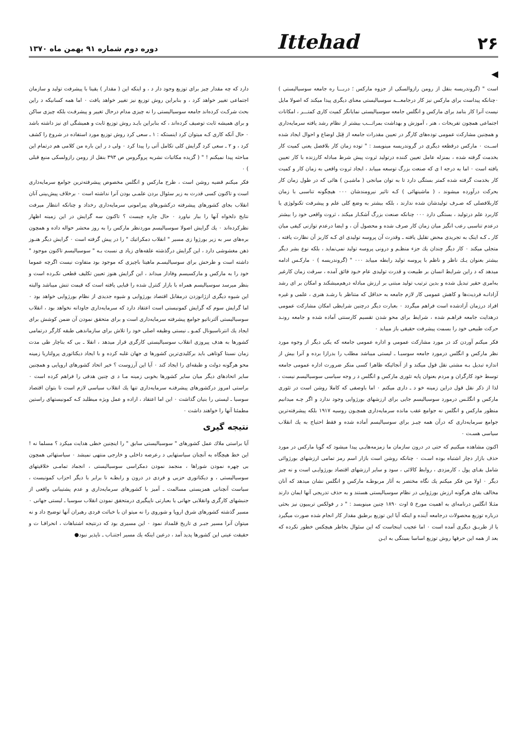۲۶ Ittehad دوره دوم شماره ۹۱ بهمن ماه ۱۳۷۰
◀
است " (گروندریسه بنقل از رومن رازوالسکی از جزوه مارکس ؛ دربـــا ره جامعه سوسیالیستی ) ۰چنانکه پیداست برای مارکس نیز کار درجامعـــه سوسیالیستی معنای دیگری پیدا میکند که اصولا مایل نیست آنرا کار بنامد برای مارکس و انگلس جامعه سوسیالیستی نمایانگر کمیت کاری کمتـــر ، امکانات اجتماعی همچون تفریحات ، هنر ، آموزش و بهداشت بمراتـــب بیشتر از نظام رشد یافته سرمایه‌داری و همچنین مشارکت عمومی توده‌های کارگر در تعیین مقدرات جامعه از قِبَل اوضاع و احوال ایجاد شده اســت ۰ مارکس درقطعه دیگری در گروندریسه مینویسد : " توده زمان کار بلافصل یعنی کمیت کار بخدمت گرفته شده ، بمنزله عامل تعیین کننده درتولید ثروت پیش شرط مبادله کارزنده با کار تعیین یافته است ۰ اما به درجه ا ی که صنعت بزرگ توسعه مییابد ، ایجاد ثروت واقعی به زمان کار و کمیت کار بخدمت گرفته شده کمتر بستگی دارد تا به توان میانجی ( ماشیـن ) هائی که در طول زمان کار بحرکت درآورده میشوند ، ( ماشینهائی ) کـه تاثیر نیرومندشان ۰۰۰ هیچگونه تناسبی با زمان کاربلافصلی که صـرف تولیدشان شده ندارند ، بلکه بیشتر به وضع کلی علم و پیشرفت تکنولوژی یا کاربرد علم درتولید ، بستگی دارد ۰۰۰ چنانکه صنعت بزرگ آشکـار میکند ، ثروت واقعی خود را بیشتر درعدم تناسبی رعب انگیز میان زمان کار صرف شده و محصول آن ، و ایضا درعدم توازنی کیفی میان کار ـ کـه اینک به تجریدی محض تقلیل یافته ـ وقدرت آن پروسه تولیدی ای کـه کاربز آن نظارت یافته ، متجلی میکند ۰ کار دیگر چندان یك جزء منظـم و درونی پروسه تولید نمی‌نماید ، بلکه نوع بشر دیگر بیشتر بعنوان یـك ناظر و ناظم با پروسه تولید رابطه مییابد ۰۰۰ " (گروندریسه ) ۰ مارکـس ادامه میدهد که د راین شرایط انسان بر طبیعت و قدرت تولیدی عام خـود فائق آمده ، سرقت زمان کارغیر به‌امری حقیر تبدیل شده و بدین ترتیب تولید مبتنی بر ارزش مبادله درهم‌میشکند و امکان بر ای رشد آزادانـه فردیت‌ها و کاهش عمومی کار لازم جامعه به حداقل که متناظر با رشـد هنری ، علمی و غیره افراد درزمان آزادشده است فراهم میگردد ۰ بعبارت دیگر درچنین شرایطی امکان مشارکت عمومی درهدایت جامعه فراهـم شده ، شرایط برای محو شدن تقسیم کارسنتی آماده شده و جامعه رونـد حرکت طبیعی خود را بسمت پیشرفت حقیقی باز مییابد ۰
فکر میکنم آوردن کد در مورد مشارکت عمومی و اداره عمومی جامعه که یکی دیگر از وجوه مورد نظر مارکس و انگلس درمورد جامعه سوسیـا ـ لیستی میباشد مطلب را بدرازا برده و آنرا بیش از اندازه تبدیل بـه مشتی نقل قول میکند و از آنجائیکه ظاهرا کسی منکر ضرورت اداره عمومی جامعه توسط خود کارگران و مردم بعنوان پایه تئوری مارکس و انگلس د ر وجه سیاسی سوسیالیسم نیست ، لذا از ذکر نقل قول دراین زمینه خو د ـ داری میکنم ۰ اما باوصفی که کاملا روشن است در تئوری مارکس و انگلـس درمورد سوسیالیسم جایی برای ارزشهای بورژوایی وجود ندارد و اگر چـه میدانیم منظور مارکس و انگلس نه جوامع عقب مانده سرمایه‌داری همچـون روسیه ۱۹۱۷ بلکه پیشرفته‌ترین جوامع سرمایه‌داری که درآن همه چیـز برای سوسیالیسم آماده شده و فقط احتیاج به یك انقلاب سیاسی هسـت ۰
اکنون مشاهده میکنیم که حتی در درون سازمان ما زمزمه‌هایـی پیدا میشود که گویا مارکس در مورد حذف بازار دچار اشتباه بوده اسـت ۰ چنانکه روشن است بازار اسم رمز تمامی ارزشهای بورژوائی شامل بقـای پول ، کارمزدی ، روابط کالائی ، سود و سایر ارزشهای اقتصاد بورژوایـی است و نه چیز دیگر ۰ اولا من فکر میکنم یك نگاه مختصر به آثار مربوطـه مارکس و انگلس نشان میدهد که آنان مخالف بقای هرگونه ارزش بورژوایی در نظام سوسیالیستی هستند و به حذف تدریجی آنها ایمان دارند مثـلا انگلس درنامه‌ای به اهمیت مورخ ۵ اوت ۱۸۹۰ چنین مینویسد : " د ر فولکس تریبیون نیز بحثی درباره توزیع محصولات درجامعه آینده و اینکه آیا این توزیع برطبق مقدار کار انجام شده صورت میگیرد یا از طریـق دیگری آمده است ۰ اما عجیب اینجاست که این سئوال بخاطر هیچکس خطور نکرده که بعد از همه این حرفها روش توزیع اساسا بستگی به ایـن
دارد که چه مقدار چیز برای توزیع وجود دار د ، و اینکه این ( مقدار ) یقینا با پیشرفت تولید و سازمان اجتماعی تغییر خواهد کرد ، و بنابراین روش توزیع نیز تغییر خواهد یافت ۰ اما همه کسانیکه د راین بحث شرکـت کرده‌اند جامعه سوسیالیستی را نه چیزی مدام درحال تغییر و پیشرفـت بلکه چیزی ساکن و برای همیشه ثابت توصیف کرده‌اند ، که بنابراین بایـد روش توزیع ثابت و همیشگی ای نیز داشته باشد ۰ حال آنکه کاری کـه میتوان کرد اینستکه : ۱ ـ سعی کرد روش توزیع مورد استفاده در شروع را کشف کرد ، و ۲ ـ سعی کرد گرایش کلی تکامل آتی را پیدا کرد ۰ ولی د ر این باره من کلامی هم درتمام این مباحثه پیدا نمیکنم ! " ( گزیده مکاتبات نشریه پروگروس ص ۳۹۳ بنقل از رومن رازولسکی منبع قبلی ) ۰
فکر میکنم قضیه روشن است ، طرح مارکس و انگلس مخصوص پیشرفته‌ترین جوامع سرمایه‌داری است و تاکنون کسی قدرت به زیر سئوال بردن علمـی بودن آنرا نداشته است ۰ برخلاف پیش‌بینی آنان انقلاب بجای کشورهای پیشرفته درکشورهای پیرامونی سرمایه‌داری رخداد و چنانکه انتظار میرفت نتایج دلخواه آنها را ببار نیاورد ۰ حال چاره چیست ؟ تاکنون سه گرایش در این زمینه اظهار نظرکرده‌اند ۰ یك گرایش اصولا سوسیالیسم موردنظر مارکس را به روز محشر حواله داده و همچون بره‌های سر به زیر بورژوا زی مسیر " انقلاب دمکراتیك " را در پیش گرفته است ۰ گرایش دیگر هنـوز ذهن مغشوشی دارد ، این گرایش درگذشته علقه‌های زیاد ی نسبت بـه " سوسیالیسم تاکنون موجود " داشته است و طرحش برای سوسیالیسـم ماهیتا باچیزی که موجود بود متفاوت نیست اگرچه عموما خود را به مارکس و مارکسیسم وفادار میداند ، این گرایش هنوز تعیین تکلیف قطعی نکـرده است و بنظر میرسد سوسیالیسم همراه با بازار کنترل شده را قبایی یافته است که قیمت تنش میباشد والبته این شیوه دیگری ازژانوزدن درمقابل اقتصاد بورژوایی و شیوه جدیدی از نظام بورژوایی خواهد بود ۰ اما گرایش سوم که گرایش کمونیستی است اعتقاد دارد که سرمایه‌داری جاودانه نخواهد بود ، انقلاب سوسیالیستی آلترناتیو جوامع پیشرفته سرمایه‌داری است و برای متحقق نمودن آن ضمن کوشش برای ایجاد یك انترناسیونال کمـو ـ نیستی وظیفه اصلی خود را تلاش برای سازماندهی طبقه کارگر درتمامی کشورها به هدف پیروزی انقلاب سوسیالیستی کارگری قرار میدهد ، انقلا ـ بی که بناچار طی مدت زمان نسبتا کوتاهی باید برکلیدی‌ترین کشورها ی جهان غلبه کرده و با ایجاد دیکتاتوری پرولتاریا زمینه محو هرگونه دولت و طبقه‌ای را ایجاد کند ۰ آیا این آرزوست ؟ خیر اتحاد کشورهای اروپایی و همچنین سایر اتحادهای دیگر میان سایر کشورها بخوبی زمینه مـا د ی چنین هدفی را فراهم کرده است ۰ براستی امروز درکشورهای پیشرفتـه سرمایه‌داری تنها یك انقلاب سیاسی لازم است تا بتوان اقتصاد سوسیا ـ لیستی را بنیان گذاشت ۰ این اما اعتقاد ، اراده و عمل ویژه میطلبد کـه کمونیستهای راستین مطمئنا آنها را خواهند داشت ۰
نتیجه گیری
آیا براستی ملاك عمل کشورهای " سوسیالیستی سابق " را اینچنین خطی هدایت میکرد ؟ مسلما نه ! این خط هیچگاه به آنچنان سیاستهایی د رعرصه داخلی و خارجی منتهی نمیشد ۰ سیاستهائی همچون بی چهره نمودن شوراها ، منجمد نمودن دمکراسی سوسیالیستی ، انجماد تمامـی خلاقیتهای سوسیالیستی ، و دیکتاتوری حزبی و فردی در درون و رابطـه نا برابر با دیگر احزاب کمونیست ، سیاست آنچنانی همزیستی مسالمت ـ آمیز با کشورهای سرمایه‌داری و عدم پشتیبانی واقعی از جنبشهای کارگری وانقلابی جهانی یا بعبارتی ناپیگیری درمتحقق نمودن انقلاب سوسیا ـ لیستی جهانی ۰ مسیر گذشته کشورهای شرق اروپا و شوروی را نه میتو ان با خباثت فردی رهبران آنها توضیح داد و نه میتوان آنرا مسیر جبـر ی تاریخ قلمداد نمود ۰ این مسیری بود که درنتیجه اشتباهات ، انحرافـا ت و حقیقت عینی این کشورها پدید آمد ، درعین اینکه یك مسیر اجتنـاب ـ ناپذیر نبود●